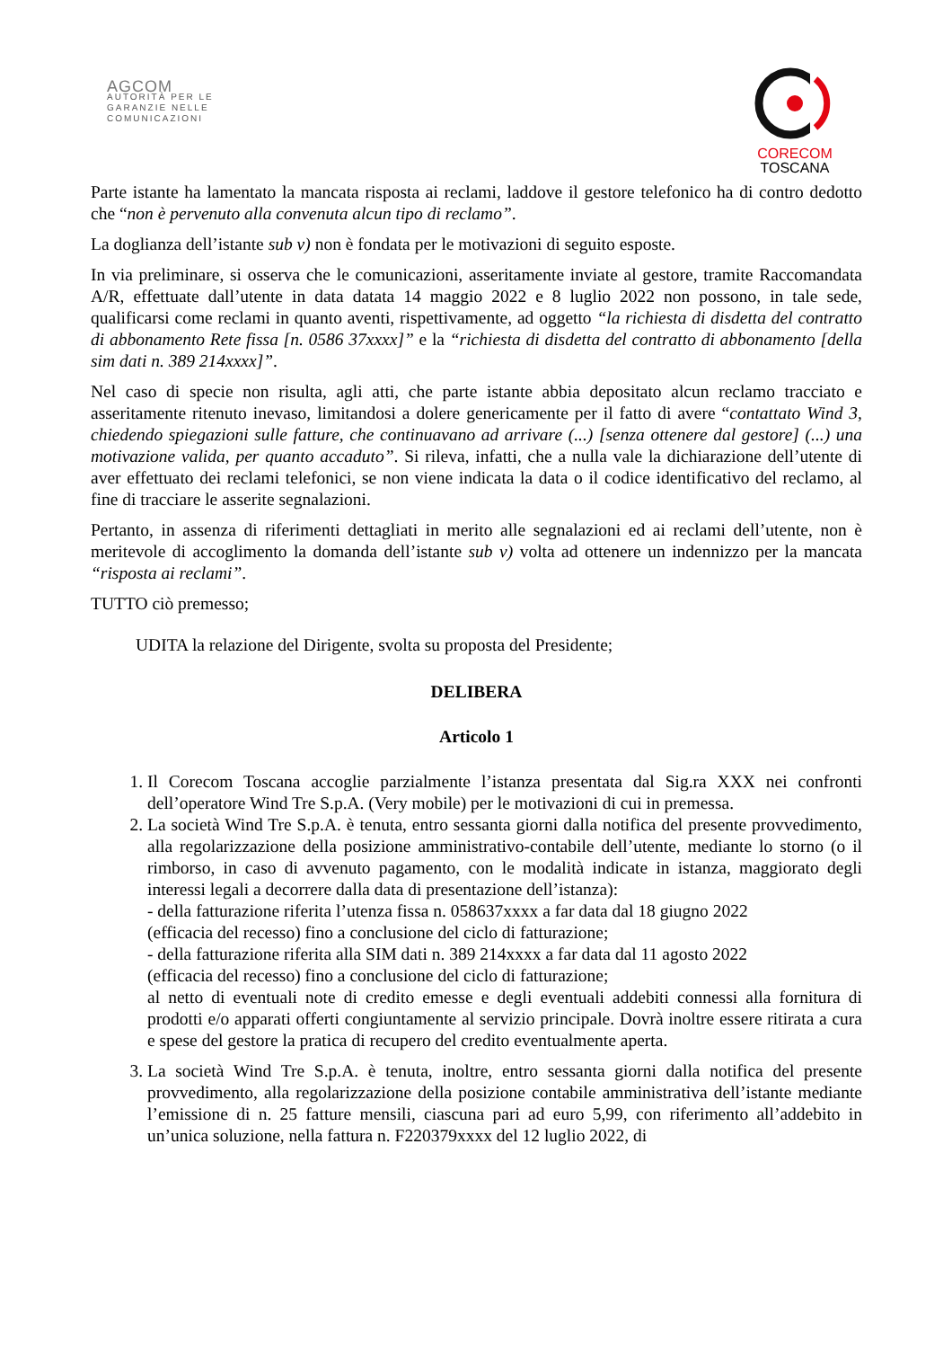AGCOM
AUTORITÀ PER LE
GARANZIE NELLE
COMUNICAZIONI
CORECOM
TOSCANA
Parte istante ha lamentato la mancata risposta ai reclami, laddove il gestore telefonico ha di contro dedotto che “non è pervenuto alla convenuta alcun tipo di reclamo”.
La doglianza dell’istante sub v) non è fondata per le motivazioni di seguito esposte.
In via preliminare, si osserva che le comunicazioni, asseritamente inviate al gestore, tramite Raccomandata A/R, effettuate dall’utente in data datata 14 maggio 2022 e 8 luglio 2022 non possono, in tale sede, qualificarsi come reclami in quanto aventi, rispettivamente, ad oggetto “la richiesta di disdetta del contratto di abbonamento Rete fissa [n. 0586 37xxxx]” e la “richiesta di disdetta del contratto di abbonamento [della sim dati n. 389 214xxxx]”.
Nel caso di specie non risulta, agli atti, che parte istante abbia depositato alcun reclamo tracciato e asseritamente ritenuto inevaso, limitandosi a dolere genericamente per il fatto di avere “contattato Wind 3, chiedendo spiegazioni sulle fatture, che continuavano ad arrivare (...) [senza ottenere dal gestore] (...) una motivazione valida, per quanto accaduto”. Si rileva, infatti, che a nulla vale la dichiarazione dell’utente di aver effettuato dei reclami telefonici, se non viene indicata la data o il codice identificativo del reclamo, al fine di tracciare le asserite segnalazioni.
Pertanto, in assenza di riferimenti dettagliati in merito alle segnalazioni ed ai reclami dell’utente, non è meritevole di accoglimento la domanda dell’istante sub v) volta ad ottenere un indennizzo per la mancata “risposta ai reclami”.
TUTTO ciò premesso;
UDITA la relazione del Dirigente, svolta su proposta del Presidente;
DELIBERA
Articolo 1
1. Il Corecom Toscana accoglie parzialmente l’istanza presentata dal Sig.ra XXX nei confronti dell’operatore Wind Tre S.p.A. (Very mobile) per le motivazioni di cui in premessa.
2. La società Wind Tre S.p.A. è tenuta, entro sessanta giorni dalla notifica del presente provvedimento, alla regolarizzazione della posizione amministrativo-contabile dell’utente, mediante lo storno (o il rimborso, in caso di avvenuto pagamento, con le modalità indicate in istanza, maggiorato degli interessi legali a decorrere dalla data di presentazione dell’istanza):
- della fatturazione riferita l’utenza fissa n. 058637xxxx a far data dal 18 giugno 2022
(efficacia del recesso) fino a conclusione del ciclo di fatturazione;
- della fatturazione riferita alla SIM dati n. 389 214xxxx a far data dal 11 agosto 2022
(efficacia del recesso) fino a conclusione del ciclo di fatturazione;
al netto di eventuali note di credito emesse e degli eventuali addebiti connessi alla fornitura di prodotti e/o apparati offerti congiuntamente al servizio principale. Dovrà inoltre essere ritirata a cura e spese del gestore la pratica di recupero del credito eventualmente aperta.
3. La società Wind Tre S.p.A. è tenuta, inoltre, entro sessanta giorni dalla notifica del presente provvedimento, alla regolarizzazione della posizione contabile amministrativa dell’istante mediante l’emissione di n. 25 fatture mensili, ciascuna pari ad euro 5,99, con riferimento all’addebito in un’unica soluzione, nella fattura n. F220379xxxx del 12 luglio 2022, di